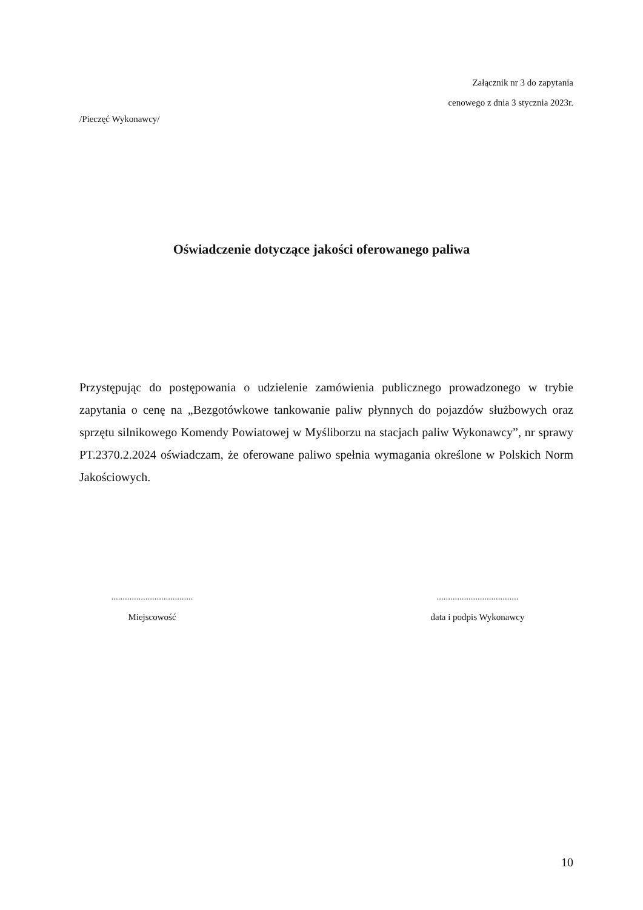Załącznik nr 3 do zapytania
cenowego z dnia 3 stycznia 2023r.
/Pieczęć Wykonawcy/
Oświadczenie dotyczące jakości oferowanego paliwa
Przystępując do postępowania o udzielenie zamówienia publicznego prowadzonego w trybie zapytania o cenę na „Bezgotówkowe tankowanie paliw płynnych do pojazdów służbowych oraz sprzętu silnikowego Komendy Powiatowej w Myśliborzu na stacjach paliw Wykonawcy”, nr sprawy PT.2370.2.2024 oświadczam, że oferowane paliwo spełnia wymagania określone w Polskich Norm Jakościowych.
....................................
Miejscowość
....................................
data i podpis Wykonawcy
10